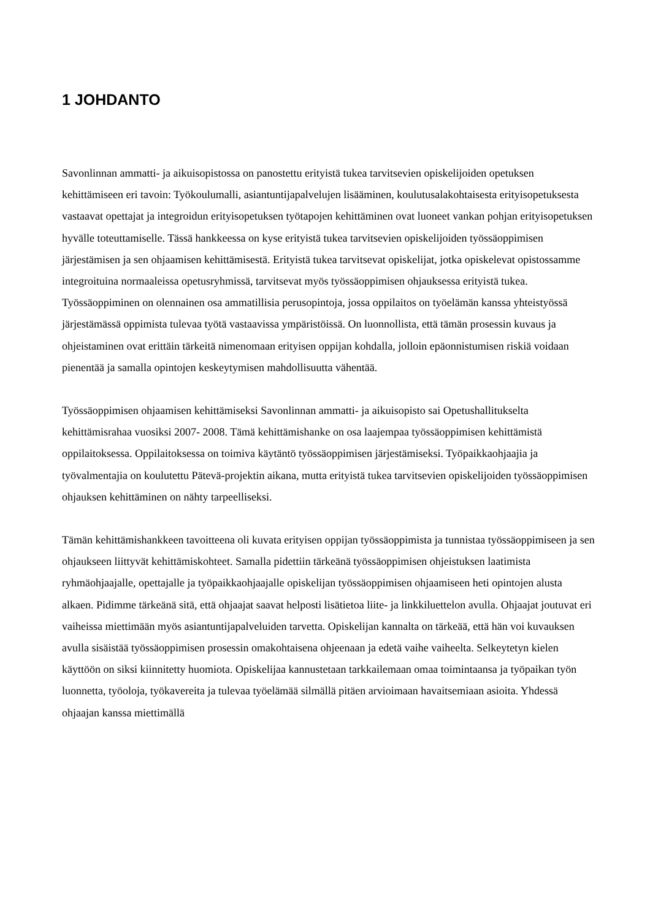1 JOHDANTO
Savonlinnan ammatti- ja aikuisopistossa on panostettu erityistä tukea tarvitsevien opiskelijoiden opetuksen kehittämiseen eri tavoin: Työkoulumalli, asiantuntijapalvelujen lisääminen, koulutusalakohtaisesta erityisopetuksesta vastaavat opettajat ja integroidun erityisopetuksen työtapojen kehittäminen ovat luoneet vankan pohjan erityisopetuksen hyvälle toteuttamiselle. Tässä hankkeessa on kyse erityistä tukea tarvitsevien opiskelijoiden työssäoppimisen järjestämisen ja sen ohjaamisen kehittämisestä. Erityistä tukea tarvitsevat opiskelijat, jotka opiskelevat opistossamme integroituina normaaleissa opetusryhmissä, tarvitsevat myös työssäoppimisen ohjauksessa erityistä tukea. Työssäoppiminen on olennainen osa ammatillisia perusopintoja, jossa oppilaitos on työelämän kanssa yhteistyössä järjestämässä oppimista tulevaa työtä vastaavissa ympäristöissä. On luonnollista, että tämän prosessin kuvaus ja ohjeistaminen ovat erittäin tärkeitä nimenomaan erityisen oppijan kohdalla, jolloin epäonnistumisen riskiä voidaan pienentää ja samalla opintojen keskeytymisen mahdollisuutta vähentää.
Työssäoppimisen ohjaamisen kehittämiseksi Savonlinnan ammatti- ja aikuisopisto sai Opetushallitukselta kehittämisrahaa vuosiksi 2007- 2008. Tämä kehittämishanke on osa laajempaa työssäoppimisen kehittämistä oppilaitoksessa. Oppilaitoksessa on toimiva käytäntö työssäoppimisen järjestämiseksi. Työpaikkaohjaajia ja työvalmentajia on koulutettu Pätevä-projektin aikana, mutta erityistä tukea tarvitsevien opiskelijoiden työssäoppimisen ohjauksen kehittäminen on nähty tarpeelliseksi.
Tämän kehittämishankkeen tavoitteena oli kuvata erityisen oppijan työssäoppimista ja tunnistaa työssäoppimiseen ja sen ohjaukseen liittyvät kehittämiskohteet. Samalla pidettiin tärkeänä työssäoppimisen ohjeistuksen laatimista ryhmäohjaajalle, opettajalle ja työpaikkaohjaajalle opiskelijan työssäoppimisen ohjaamiseen heti opintojen alusta alkaen. Pidimme tärkeänä sitä, että ohjaajat saavat helposti lisätietoa liite- ja linkkiluettelon avulla. Ohjaajat joutuvat eri vaiheissa miettimään myös asiantuntijapalveluiden tarvetta. Opiskelijan kannalta on tärkeää, että hän voi kuvauksen avulla sisäistää työssäoppimisen prosessin omakohtaisena ohjeenaan ja edetä vaihe vaiheelta. Selkeytetyn kielen käyttöön on siksi kiinnitetty huomiota. Opiskelijaa kannustetaan tarkkailemaan omaa toimintaansa ja työpaikan työn luonnetta, työoloja, työkavereita ja tulevaa työelämää silmällä pitäen arvioimaan havaitsemiaan asioita. Yhdessä ohjaajan kanssa miettimällä